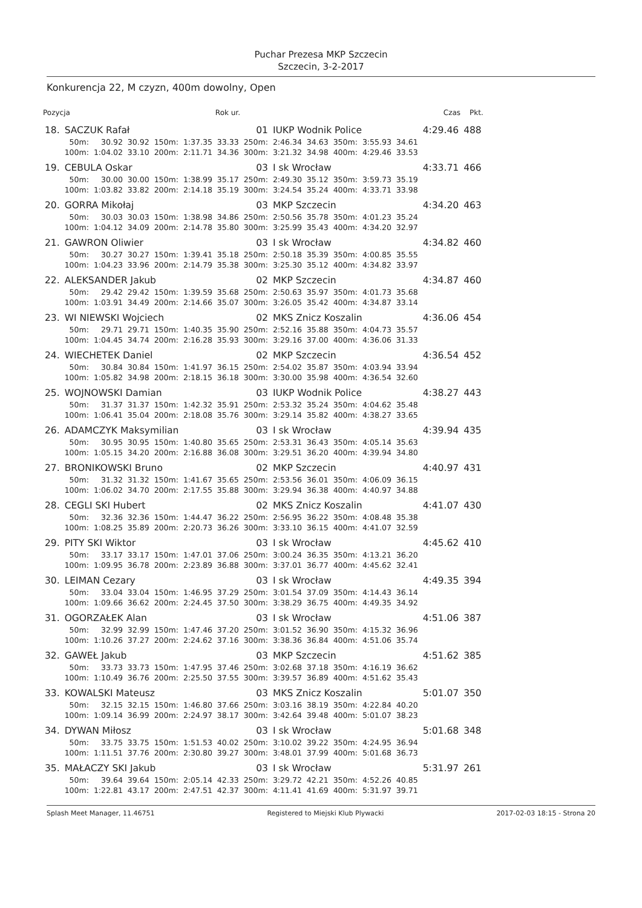Puchar Prezesa MKP Szczecin
Szczecin, 3-2-2017
Konkurencja 22, M czyzn, 400m dowolny, Open
| Pozycja | | | | | | Rok ur. | | | | | | Czas | | Pkt. |
| --- | --- | --- | --- | --- | --- | --- | --- | --- | --- | --- | --- | --- | --- | --- |
| 18. | SACZUK Rafał | | | | | | 01 | IUKP Wodnik Police | | | | | 4:29.46 | 488 |
| | 50m: | 30.92 | 30.92 | 150m: | 1:37.35 | 33.33 | 250m: | 2:46.34 | 34.63 | 350m: | 3:55.93 | 34.61 | | |
| | 100m: | 1:04.02 | 33.10 | 200m: | 2:11.71 | 34.36 | 300m: | 3:21.32 | 34.98 | 400m: | 4:29.46 | 33.53 | | |
| 19. | CEBULA Oskar | | | | | | 03 | I sk Wrocław | | | | | 4:33.71 | 466 |
| | 50m: | 30.00 | 30.00 | 150m: | 1:38.99 | 35.17 | 250m: | 2:49.30 | 35.12 | 350m: | 3:59.73 | 35.19 | | |
| | 100m: | 1:03.82 | 33.82 | 200m: | 2:14.18 | 35.19 | 300m: | 3:24.54 | 35.24 | 400m: | 4:33.71 | 33.98 | | |
| 20. | GORRA Mikołaj | | | | | | 03 | MKP Szczecin | | | | | 4:34.20 | 463 |
| | 50m: | 30.03 | 30.03 | 150m: | 1:38.98 | 34.86 | 250m: | 2:50.56 | 35.78 | 350m: | 4:01.23 | 35.24 | | |
| | 100m: | 1:04.12 | 34.09 | 200m: | 2:14.78 | 35.80 | 300m: | 3:25.99 | 35.43 | 400m: | 4:34.20 | 32.97 | | |
| 21. | GAWRON Oliwier | | | | | | 03 | I sk Wrocław | | | | | 4:34.82 | 460 |
| | 50m: | 30.27 | 30.27 | 150m: | 1:39.41 | 35.18 | 250m: | 2:50.18 | 35.39 | 350m: | 4:00.85 | 35.55 | | |
| | 100m: | 1:04.23 | 33.96 | 200m: | 2:14.79 | 35.38 | 300m: | 3:25.30 | 35.12 | 400m: | 4:34.82 | 33.97 | | |
| 22. | ALEKSANDER Jakub | | | | | | 02 | MKP Szczecin | | | | | 4:34.87 | 460 |
| | 50m: | 29.42 | 29.42 | 150m: | 1:39.59 | 35.68 | 250m: | 2:50.63 | 35.97 | 350m: | 4:01.73 | 35.68 | | |
| | 100m: | 1:03.91 | 34.49 | 200m: | 2:14.66 | 35.07 | 300m: | 3:26.05 | 35.42 | 400m: | 4:34.87 | 33.14 | | |
| 23. | WI NIEWSKI Wojciech | | | | | | 02 | MKS Znicz Koszalin | | | | | 4:36.06 | 454 |
| | 50m: | 29.71 | 29.71 | 150m: | 1:40.35 | 35.90 | 250m: | 2:52.16 | 35.88 | 350m: | 4:04.73 | 35.57 | | |
| | 100m: | 1:04.45 | 34.74 | 200m: | 2:16.28 | 35.93 | 300m: | 3:29.16 | 37.00 | 400m: | 4:36.06 | 31.33 | | |
| 24. | WIECHETEK Daniel | | | | | | 02 | MKP Szczecin | | | | | 4:36.54 | 452 |
| | 50m: | 30.84 | 30.84 | 150m: | 1:41.97 | 36.15 | 250m: | 2:54.02 | 35.87 | 350m: | 4:03.94 | 33.94 | | |
| | 100m: | 1:05.82 | 34.98 | 200m: | 2:18.15 | 36.18 | 300m: | 3:30.00 | 35.98 | 400m: | 4:36.54 | 32.60 | | |
| 25. | WOJNOWSKI Damian | | | | | | 03 | IUKP Wodnik Police | | | | | 4:38.27 | 443 |
| | 50m: | 31.37 | 31.37 | 150m: | 1:42.32 | 35.91 | 250m: | 2:53.32 | 35.24 | 350m: | 4:04.62 | 35.48 | | |
| | 100m: | 1:06.41 | 35.04 | 200m: | 2:18.08 | 35.76 | 300m: | 3:29.14 | 35.82 | 400m: | 4:38.27 | 33.65 | | |
| 26. | ADAMCZYK Maksymilian | | | | | | 03 | I sk Wrocław | | | | | 4:39.94 | 435 |
| | 50m: | 30.95 | 30.95 | 150m: | 1:40.80 | 35.65 | 250m: | 2:53.31 | 36.43 | 350m: | 4:05.14 | 35.63 | | |
| | 100m: | 1:05.15 | 34.20 | 200m: | 2:16.88 | 36.08 | 300m: | 3:29.51 | 36.20 | 400m: | 4:39.94 | 34.80 | | |
| 27. | BRONIKOWSKI Bruno | | | | | | 02 | MKP Szczecin | | | | | 4:40.97 | 431 |
| | 50m: | 31.32 | 31.32 | 150m: | 1:41.67 | 35.65 | 250m: | 2:53.56 | 36.01 | 350m: | 4:06.09 | 36.15 | | |
| | 100m: | 1:06.02 | 34.70 | 200m: | 2:17.55 | 35.88 | 300m: | 3:29.94 | 36.38 | 400m: | 4:40.97 | 34.88 | | |
| 28. | CEGLI SKI Hubert | | | | | | 02 | MKS Znicz Koszalin | | | | | 4:41.07 | 430 |
| | 50m: | 32.36 | 32.36 | 150m: | 1:44.47 | 36.22 | 250m: | 2:56.95 | 36.22 | 350m: | 4:08.48 | 35.38 | | |
| | 100m: | 1:08.25 | 35.89 | 200m: | 2:20.73 | 36.26 | 300m: | 3:33.10 | 36.15 | 400m: | 4:41.07 | 32.59 | | |
| 29. | PITY SKI Wiktor | | | | | | 03 | I sk Wrocław | | | | | 4:45.62 | 410 |
| | 50m: | 33.17 | 33.17 | 150m: | 1:47.01 | 37.06 | 250m: | 3:00.24 | 36.35 | 350m: | 4:13.21 | 36.20 | | |
| | 100m: | 1:09.95 | 36.78 | 200m: | 2:23.89 | 36.88 | 300m: | 3:37.01 | 36.77 | 400m: | 4:45.62 | 32.41 | | |
| 30. | LEIMAN Cezary | | | | | | 03 | I sk Wrocław | | | | | 4:49.35 | 394 |
| | 50m: | 33.04 | 33.04 | 150m: | 1:46.95 | 37.29 | 250m: | 3:01.54 | 37.09 | 350m: | 4:14.43 | 36.14 | | |
| | 100m: | 1:09.66 | 36.62 | 200m: | 2:24.45 | 37.50 | 300m: | 3:38.29 | 36.75 | 400m: | 4:49.35 | 34.92 | | |
| 31. | OGORZAŁEK Alan | | | | | | 03 | I sk Wrocław | | | | | 4:51.06 | 387 |
| | 50m: | 32.99 | 32.99 | 150m: | 1:47.46 | 37.20 | 250m: | 3:01.52 | 36.90 | 350m: | 4:15.32 | 36.96 | | |
| | 100m: | 1:10.26 | 37.27 | 200m: | 2:24.62 | 37.16 | 300m: | 3:38.36 | 36.84 | 400m: | 4:51.06 | 35.74 | | |
| 32. | GAWEŁ Jakub | | | | | | 03 | MKP Szczecin | | | | | 4:51.62 | 385 |
| | 50m: | 33.73 | 33.73 | 150m: | 1:47.95 | 37.46 | 250m: | 3:02.68 | 37.18 | 350m: | 4:16.19 | 36.62 | | |
| | 100m: | 1:10.49 | 36.76 | 200m: | 2:25.50 | 37.55 | 300m: | 3:39.57 | 36.89 | 400m: | 4:51.62 | 35.43 | | |
| 33. | KOWALSKI Mateusz | | | | | | 03 | MKS Znicz Koszalin | | | | | 5:01.07 | 350 |
| | 50m: | 32.15 | 32.15 | 150m: | 1:46.80 | 37.66 | 250m: | 3:03.16 | 38.19 | 350m: | 4:22.84 | 40.20 | | |
| | 100m: | 1:09.14 | 36.99 | 200m: | 2:24.97 | 38.17 | 300m: | 3:42.64 | 39.48 | 400m: | 5:01.07 | 38.23 | | |
| 34. | DYWAN Miłosz | | | | | | 03 | I sk Wrocław | | | | | 5:01.68 | 348 |
| | 50m: | 33.75 | 33.75 | 150m: | 1:51.53 | 40.02 | 250m: | 3:10.02 | 39.22 | 350m: | 4:24.95 | 36.94 | | |
| | 100m: | 1:11.51 | 37.76 | 200m: | 2:30.80 | 39.27 | 300m: | 3:48.01 | 37.99 | 400m: | 5:01.68 | 36.73 | | |
| 35. | MAŁACZY SKI Jakub | | | | | | 03 | I sk Wrocław | | | | | 5:31.97 | 261 |
| | 50m: | 39.64 | 39.64 | 150m: | 2:05.14 | 42.33 | 250m: | 3:29.72 | 42.21 | 350m: | 4:52.26 | 40.85 | | |
| | 100m: | 1:22.81 | 43.17 | 200m: | 2:47.51 | 42.37 | 300m: | 4:11.41 | 41.69 | 400m: | 5:31.97 | 39.71 | | |
Splash Meet Manager, 11.46751 Registered to Miejski Klub Plywacki 2017-02-03 18:15 - Strona 20